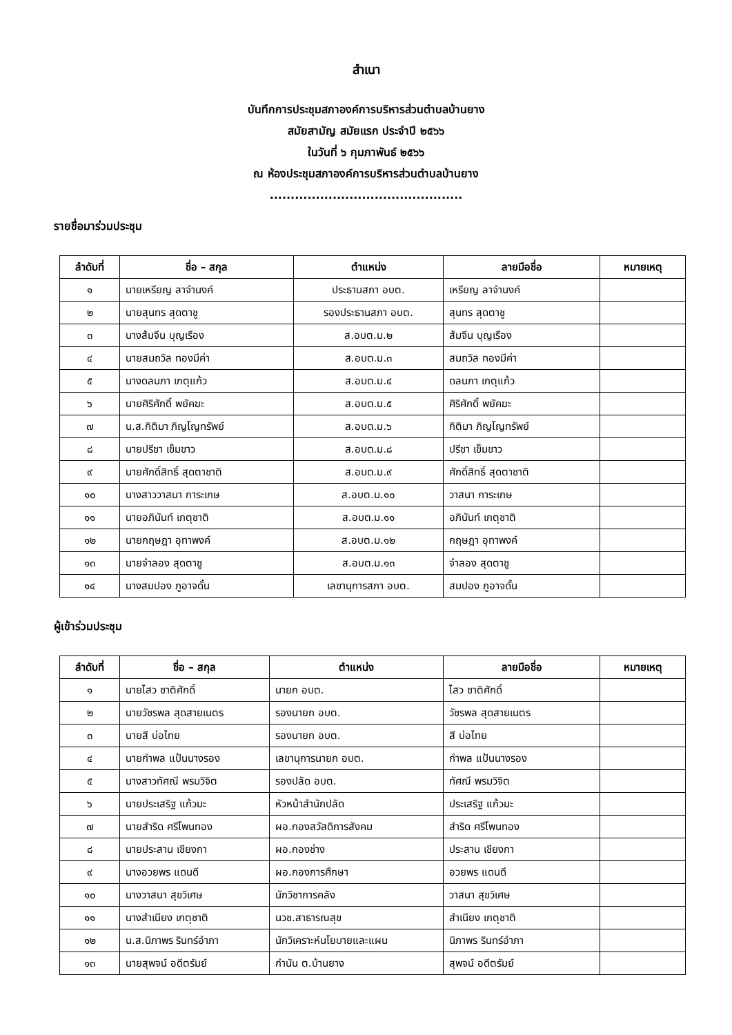สำเนา
บันทึกการประชุมสภาองค์การบริหารส่วนตำบลบ้านยาง
สมัยสามัญ สมัยแรก ประจำปี ๒๕๖๖
ในวันที่ ๖ กุมภาพันธ์ ๒๕๖๖
ณ ห้องประชุมสภาองค์การบริหารส่วนตำบลบ้านยาง
..............................................
รายชื่อมาร่วมประชุม
| ลำดับที่ | ชื่อ – สกุล | ตำแหน่ง | ลายมือชื่อ | หมายเหตุ |
| --- | --- | --- | --- | --- |
| ๑ | นายเหรียญ ลาจำนงค์ | ประธานสภา อบต. | เหรียญ ลาจำนงค์ | |
| ๒ | นายสุนทร สุดตาชู | รองประธานสภา อบต. | สุนทร สุดตาชู | |
| ๓ | นางส้มจีน บุญเรือง | ส.อบต.ม.๒ | ส้มจีน บุญเรือง | |
| ๔ | นายสมถวิล ทองมีค่า | ส.อบต.ม.๓ | สมถวิล ทองมีค่า | |
| ๕ | นางดลนภา เกตุแก้ว | ส.อบต.ม.๔ | ดลนภา เกตุแก้ว | |
| ๖ | นายศิริศักดิ์ พยัคฆะ | ส.อบต.ม.๕ | ศิริศักดิ์ พยัคฆะ | |
| ๗ | น.ส.กิติมา ภิญโญทรัพย์ | ส.อบต.ม.๖ | กิติมา ภิญโญทรัพย์ | |
| ๘ | นายปรีชา เข็มขาว | ส.อบต.ม.๘ | ปรีชา เข็มขาว | |
| ๙ | นายศักดิ์สิทธิ์ สุดตาชาติ | ส.อบต.ม.๙ | ศักดิ์สิทธิ์ สุดตาชาติ | |
| ๑๐ | นางสาววาสนา การะเกษ | ส.อบต.ม.๑๐ | วาสนา การะเกษ | |
| ๑๑ | นายอภินันท์ เกตุชาติ | ส.อบต.ม.๑๑ | อภินันท์ เกตุชาติ | |
| ๑๒ | นายกฤษฎา อุทาพงค์ | ส.อบต.ม.๑๒ | กฤษฎา อุทาพงค์ | |
| ๑๓ | นายจำลอง สุดตาชู | ส.อบต.ม.๑๓ | จำลอง สุดตาชู | |
| ๑๔ | นางสมปอง ภูอาจดั้น | เลขานุการสภา อบต. | สมปอง ภูอาจดั้น | |
ผู้เข้าร่วมประชุม
| ลำดับที่ | ชื่อ – สกุล | ตำแหน่ง | ลายมือชื่อ | หมายเหตุ |
| --- | --- | --- | --- | --- |
| ๑ | นายไสว ชาติศักดิ์ | นายก อบต. | ไสว ชาติศักดิ์ | |
| ๒ | นายวัชรพล สุดสายเนตร | รองนายก อบต. | วัชรพล สุดสายเนตร | |
| ๓ | นายสี บ่อไทย | รองนายก อบต. | สี บ่อไทย | |
| ๔ | นายกำพล แป้นนางรอง | เลขานุการนายก อบต. | กำพล แป้นนางรอง | |
| ๕ | นางสาวทัศณี พรมวิจิต | รองปลัด อบต. | ทัศณี พรมวิจิต | |
| ๖ | นายประเสริฐ แก้วมะ | หัวหน้าสำนักปลัด | ประเสริฐ แก้วมะ | |
| ๗ | นายสำริด ศรีโพนทอง | ผอ.กองสวัสดิการสังคม | สำริด ศรีโพนทอง | |
| ๘ | นายประสาน เชียงกา | ผอ.กองช่าง | ประสาน เชียงกา | |
| ๙ | นางอวยพร แดนดี | ผอ.กองการศึกษา | อวยพร แดนดี | |
| ๑๐ | นางวาสนา สุขวิเศษ | นักวิชาการคลัง | วาสนา สุขวิเศษ | |
| ๑๑ | นางสำเนียง เกตุชาติ | นวช.สาธารณสุข | สำเนียง เกตุชาติ | |
| ๑๒ | น.ส.นิภาพร รินทร์อำภา | นักวิเคราะห์นโยบายและแผน | นิภาพร รินทร์อำภา | |
| ๑๓ | นายสุพจน์ อดีตรัมย์ | กำนัน ต.บ้านยาง | สุพจน์ อดีตรัมย์ | |